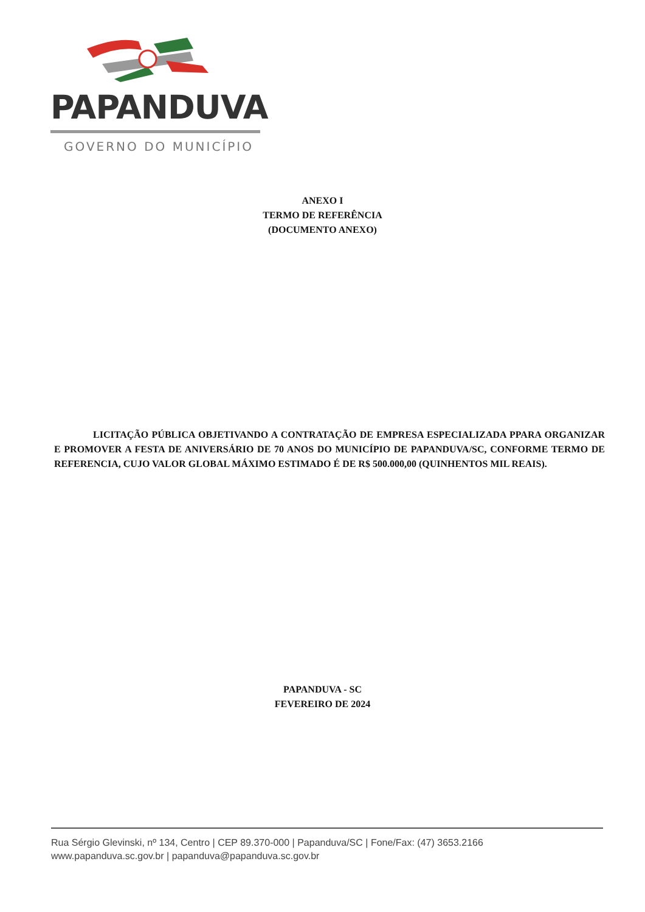PAPANDUVA
GOVERNO DO MUNICÍPIO
ANEXO I
TERMO DE REFERÊNCIA
(DOCUMENTO ANEXO)
LICITAÇÃO PÚBLICA OBJETIVANDO A CONTRATAÇÃO DE EMPRESA ESPECIALIZADA PPARA ORGANIZAR E PROMOVER A FESTA DE ANIVERSÁRIO DE 70 ANOS DO MUNICÍPIO DE PAPANDUVA/SC, CONFORME TERMO DE REFERENCIA, CUJO VALOR GLOBAL MÁXIMO ESTIMADO É DE R$ 500.000,00 (QUINHENTOS MIL REAIS).
PAPANDUVA - SC
FEVEREIRO DE 2024
Rua Sérgio Glevinski, nº 134, Centro | CEP 89.370-000 | Papanduva/SC | Fone/Fax: (47) 3653.2166
www.papanduva.sc.gov.br | papanduva@papanduva.sc.gov.br